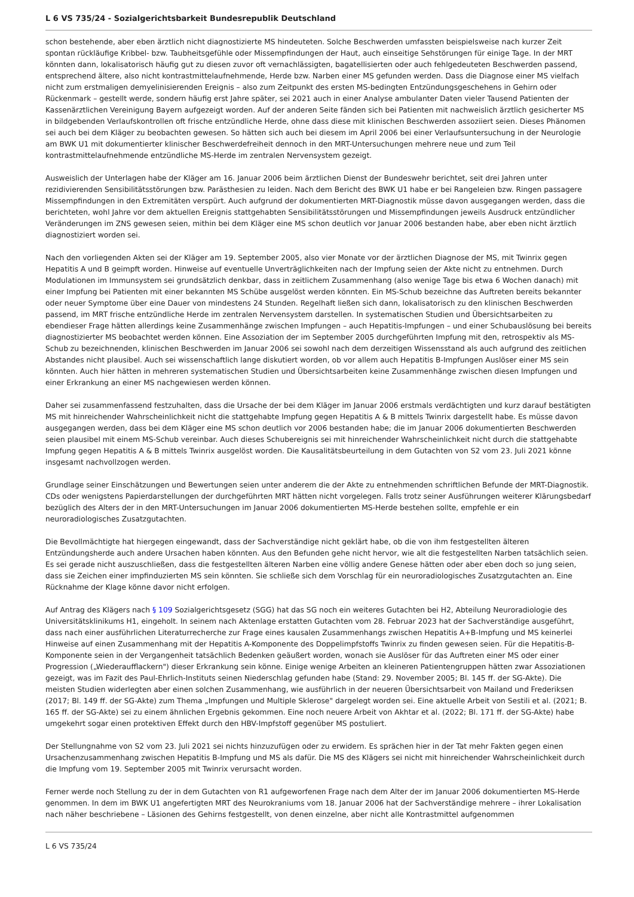L 6 VS 735/24 - Sozialgerichtsbarkeit Bundesrepublik Deutschland
schon bestehende, aber eben ärztlich nicht diagnostizierte MS hindeuteten. Solche Beschwerden umfassten beispielsweise nach kurzer Zeit spontan rückläufige Kribbel- bzw. Taubheitsgefühle oder Missempfindungen der Haut, auch einseitige Sehstörungen für einige Tage. In der MRT könnten dann, lokalisatorisch häufig gut zu diesen zuvor oft vernachlässigten, bagatellisierten oder auch fehlgedeuteten Beschwerden passend, entsprechend ältere, also nicht kontrastmittelaufnehmende, Herde bzw. Narben einer MS gefunden werden. Dass die Diagnose einer MS vielfach nicht zum erstmaligen demyelinisierenden Ereignis – also zum Zeitpunkt des ersten MS-bedingten Entzündungsgeschehens in Gehirn oder Rückenmark – gestellt werde, sondern häufig erst Jahre später, sei 2021 auch in einer Analyse ambulanter Daten vieler Tausend Patienten der Kassenärztlichen Vereinigung Bayern aufgezeigt worden. Auf der anderen Seite fänden sich bei Patienten mit nachweislich ärztlich gesicherter MS in bildgebenden Verlaufskontrollen oft frische entzündliche Herde, ohne dass diese mit klinischen Beschwerden assoziiert seien. Dieses Phänomen sei auch bei dem Kläger zu beobachten gewesen. So hätten sich auch bei diesem im April 2006 bei einer Verlaufsuntersuchung in der Neurologie am BWK U1 mit dokumentierter klinischer Beschwerdefreiheit dennoch in den MRT-Untersuchungen mehrere neue und zum Teil kontrastmittelaufnehmende entzündliche MS-Herde im zentralen Nervensystem gezeigt.
Ausweislich der Unterlagen habe der Kläger am 16. Januar 2006 beim ärztlichen Dienst der Bundeswehr berichtet, seit drei Jahren unter rezidivierenden Sensibilitätsstörungen bzw. Parästhesien zu leiden. Nach dem Bericht des BWK U1 habe er bei Rangeleien bzw. Ringen passagere Missempfindungen in den Extremitäten verspürt. Auch aufgrund der dokumentierten MRT-Diagnostik müsse davon ausgegangen werden, dass die berichteten, wohl Jahre vor dem aktuellen Ereignis stattgehabten Sensibilitätsstörungen und Missempfindungen jeweils Ausdruck entzündlicher Veränderungen im ZNS gewesen seien, mithin bei dem Kläger eine MS schon deutlich vor Januar 2006 bestanden habe, aber eben nicht ärztlich diagnostiziert worden sei.
Nach den vorliegenden Akten sei der Kläger am 19. September 2005, also vier Monate vor der ärztlichen Diagnose der MS, mit Twinrix gegen Hepatitis A und B geimpft worden. Hinweise auf eventuelle Unverträglichkeiten nach der Impfung seien der Akte nicht zu entnehmen. Durch Modulationen im Immunsystem sei grundsätzlich denkbar, dass in zeitlichem Zusammenhang (also wenige Tage bis etwa 6 Wochen danach) mit einer Impfung bei Patienten mit einer bekannten MS Schübe ausgelöst werden könnten. Ein MS-Schub bezeichne das Auftreten bereits bekannter oder neuer Symptome über eine Dauer von mindestens 24 Stunden. Regelhaft ließen sich dann, lokalisatorisch zu den klinischen Beschwerden passend, im MRT frische entzündliche Herde im zentralen Nervensystem darstellen. In systematischen Studien und Übersichtsarbeiten zu ebendieser Frage hätten allerdings keine Zusammenhänge zwischen Impfungen – auch Hepatitis-Impfungen – und einer Schubauslösung bei bereits diagnostizierter MS beobachtet werden können. Eine Assoziation der im September 2005 durchgeführten Impfung mit den, retrospektiv als MS-Schub zu bezeichnenden, klinischen Beschwerden im Januar 2006 sei sowohl nach dem derzeitigen Wissensstand als auch aufgrund des zeitlichen Abstandes nicht plausibel. Auch sei wissenschaftlich lange diskutiert worden, ob vor allem auch Hepatitis B-Impfungen Auslöser einer MS sein könnten. Auch hier hätten in mehreren systematischen Studien und Übersichtsarbeiten keine Zusammenhänge zwischen diesen Impfungen und einer Erkrankung an einer MS nachgewiesen werden können.
Daher sei zusammenfassend festzuhalten, dass die Ursache der bei dem Kläger im Januar 2006 erstmals verdächtigten und kurz darauf bestätigten MS mit hinreichender Wahrscheinlichkeit nicht die stattgehabte Impfung gegen Hepatitis A & B mittels Twinrix dargestellt habe. Es müsse davon ausgegangen werden, dass bei dem Kläger eine MS schon deutlich vor 2006 bestanden habe; die im Januar 2006 dokumentierten Beschwerden seien plausibel mit einem MS-Schub vereinbar. Auch dieses Schubereignis sei mit hinreichender Wahrscheinlichkeit nicht durch die stattgehabte Impfung gegen Hepatitis A & B mittels Twinrix ausgelöst worden. Die Kausalitätsbeurteilung in dem Gutachten von S2 vom 23. Juli 2021 könne insgesamt nachvollzogen werden.
Grundlage seiner Einschätzungen und Bewertungen seien unter anderem die der Akte zu entnehmenden schriftlichen Befunde der MRT-Diagnostik. CDs oder wenigstens Papierdarstellungen der durchgeführten MRT hätten nicht vorgelegen. Falls trotz seiner Ausführungen weiterer Klärungsbedarf bezüglich des Alters der in den MRT-Untersuchungen im Januar 2006 dokumentierten MS-Herde bestehen sollte, empfehle er ein neuroradiologisches Zusatzgutachten.
Die Bevollmächtigte hat hiergegen eingewandt, dass der Sachverständige nicht geklärt habe, ob die von ihm festgestellten älteren Entzündungsherde auch andere Ursachen haben könnten. Aus den Befunden gehe nicht hervor, wie alt die festgestellten Narben tatsächlich seien. Es sei gerade nicht auszuschließen, dass die festgestellten älteren Narben eine völlig andere Genese hätten oder aber eben doch so jung seien, dass sie Zeichen einer impfinduzierten MS sein könnten. Sie schließe sich dem Vorschlag für ein neuroradiologisches Zusatzgutachten an. Eine Rücknahme der Klage könne davor nicht erfolgen.
Auf Antrag des Klägers nach § 109 Sozialgerichtsgesetz (SGG) hat das SG noch ein weiteres Gutachten bei H2, Abteilung Neuroradiologie des Universitätsklinikums H1, eingeholt. In seinem nach Aktenlage erstatten Gutachten vom 28. Februar 2023 hat der Sachverständige ausgeführt, dass nach einer ausführlichen Literaturrecherche zur Frage eines kausalen Zusammenhangs zwischen Hepatitis A+B-Impfung und MS keinerlei Hinweise auf einen Zusammenhang mit der Hepatitis A-Komponente des Doppelimpfstoffs Twinrix zu finden gewesen seien. Für die Hepatitis-B-Komponente seien in der Vergangenheit tatsächlich Bedenken geäußert worden, wonach sie Auslöser für das Auftreten einer MS oder einer Progression („Wiederaufflackern") dieser Erkrankung sein könne. Einige wenige Arbeiten an kleineren Patientengruppen hätten zwar Assoziationen gezeigt, was im Fazit des Paul-Ehrlich-Instituts seinen Niederschlag gefunden habe (Stand: 29. November 2005; Bl. 145 ff. der SG-Akte). Die meisten Studien widerlegten aber einen solchen Zusammenhang, wie ausführlich in der neueren Übersichtsarbeit von Mailand und Frederiksen (2017; Bl. 149 ff. der SG-Akte) zum Thema „Impfungen und Multiple Sklerose" dargelegt worden sei. Eine aktuelle Arbeit von Sestili et al. (2021; B. 165 ff. der SG-Akte) sei zu einem ähnlichen Ergebnis gekommen. Eine noch neuere Arbeit von Akhtar et al. (2022; Bl. 171 ff. der SG-Akte) habe umgekehrt sogar einen protektiven Effekt durch den HBV-Impfstoff gegenüber MS postuliert.
Der Stellungnahme von S2 vom 23. Juli 2021 sei nichts hinzuzufügen oder zu erwidern. Es sprächen hier in der Tat mehr Fakten gegen einen Ursachenzusammenhang zwischen Hepatitis B-Impfung und MS als dafür. Die MS des Klägers sei nicht mit hinreichender Wahrscheinlichkeit durch die Impfung vom 19. September 2005 mit Twinrix verursacht worden.
Ferner werde noch Stellung zu der in dem Gutachten von R1 aufgeworfenen Frage nach dem Alter der im Januar 2006 dokumentierten MS-Herde genommen. In dem im BWK U1 angefertigten MRT des Neurokraniums vom 18. Januar 2006 hat der Sachverständige mehrere – ihrer Lokalisation nach näher beschriebene – Läsionen des Gehirns festgestellt, von denen einzelne, aber nicht alle Kontrastmittel aufgenommen
L 6 VS 735/24